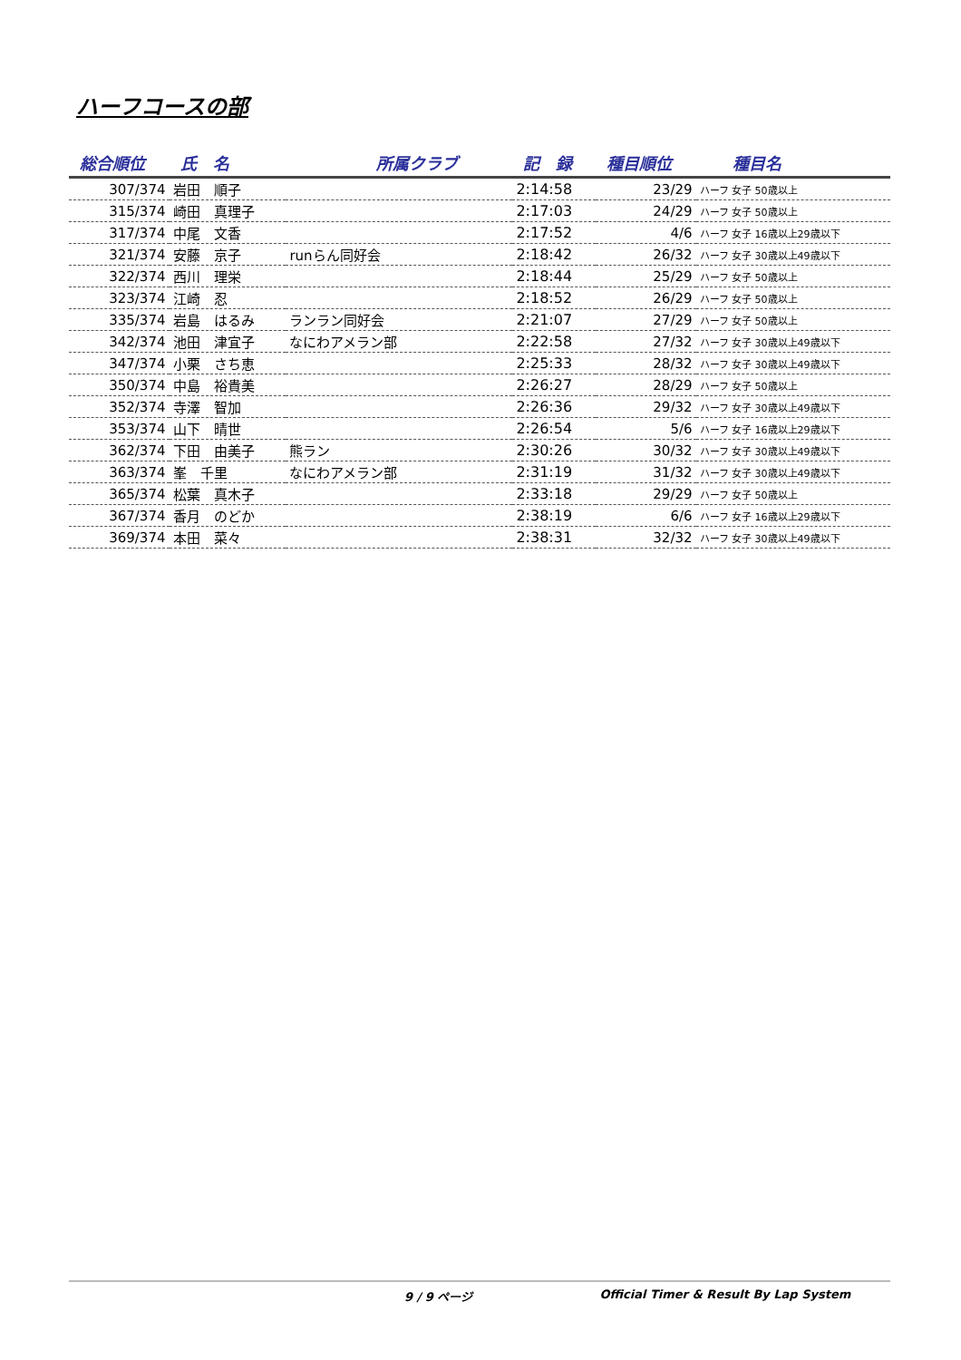ハーフコースの部
| 総合順位 | 氏 名 | 所属クラブ | 記 録 | 種目順位 | 種目名 |
| --- | --- | --- | --- | --- | --- |
| 307/374 | 岩田 順子 | | 2:14:58 | 23/29 | ハーフ 女子 50歳以上 |
| 315/374 | 崎田 真理子 | | 2:17:03 | 24/29 | ハーフ 女子 50歳以上 |
| 317/374 | 中尾 文香 | | 2:17:52 | 4/6 | ハーフ 女子 16歳以上29歳以下 |
| 321/374 | 安藤 京子 | runらん同好会 | 2:18:42 | 26/32 | ハーフ 女子 30歳以上49歳以下 |
| 322/374 | 西川 理栄 | | 2:18:44 | 25/29 | ハーフ 女子 50歳以上 |
| 323/374 | 江崎 忍 | | 2:18:52 | 26/29 | ハーフ 女子 50歳以上 |
| 335/374 | 岩島 はるみ | ランラン同好会 | 2:21:07 | 27/29 | ハーフ 女子 50歳以上 |
| 342/374 | 池田 津宜子 | なにわアメラン部 | 2:22:58 | 27/32 | ハーフ 女子 30歳以上49歳以下 |
| 347/374 | 小栗 さち恵 | | 2:25:33 | 28/32 | ハーフ 女子 30歳以上49歳以下 |
| 350/374 | 中島 裕貴美 | | 2:26:27 | 28/29 | ハーフ 女子 50歳以上 |
| 352/374 | 寺澤 智加 | | 2:26:36 | 29/32 | ハーフ 女子 30歳以上49歳以下 |
| 353/374 | 山下 晴世 | | 2:26:54 | 5/6 | ハーフ 女子 16歳以上29歳以下 |
| 362/374 | 下田 由美子 | 熊ラン | 2:30:26 | 30/32 | ハーフ 女子 30歳以上49歳以下 |
| 363/374 | 峯 千里 | なにわアメラン部 | 2:31:19 | 31/32 | ハーフ 女子 30歳以上49歳以下 |
| 365/374 | 松葉 真木子 | | 2:33:18 | 29/29 | ハーフ 女子 50歳以上 |
| 367/374 | 香月 のどか | | 2:38:19 | 6/6 | ハーフ 女子 16歳以上29歳以下 |
| 369/374 | 本田 菜々 | | 2:38:31 | 32/32 | ハーフ 女子 30歳以上49歳以下 |
9 / 9 ページ Official Timer & Result By Lap System